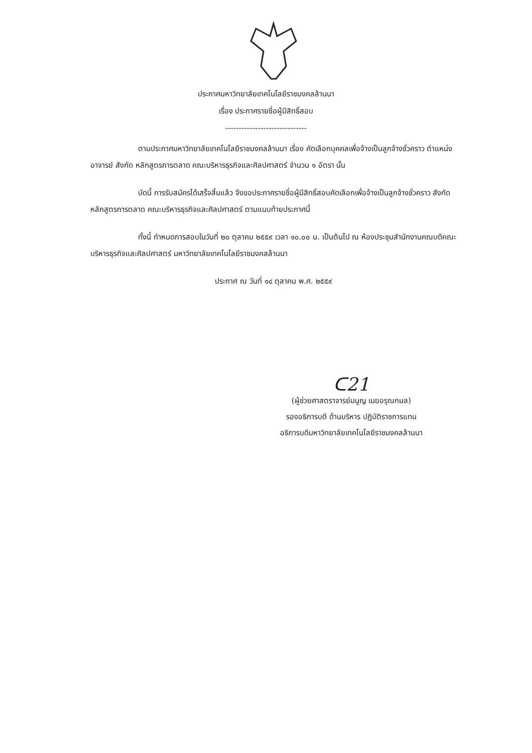ประกาศมหาวิทยาลัยเทคโนโลยีราชมงคลล้านนา
เรื่อง ประกาศรายชื่อผู้มีสิทธิ์สอบ
------------------------------
ตามประกาศมหาวิทยาลัยเทคโนโลยีราชมงคลล้านนา เรื่อง คัดเลือกบุคคลเพื่อจ้างเป็นลูกจ้างชั่วคราว ตำแหน่ง อาจารย์ สังกัด หลักสูตรการตลาด คณะบริหารธุรกิจและศิลปศาสตร์ จำนวน ๑ อัตรา นั้น
บัดนี้ การรับสมัครได้เสร็จสิ้นแล้ว จึงขอประกาศรายชื่อผู้มีสิทธิ์สอบคัดเลือกเพื่อจ้างเป็นลูกจ้างชั่วคราว สังกัด หลักสูตรการตลาด คณะบริหารธุรกิจและศิลปศาสตร์ ตามแนบท้ายประกาศนี้
ทั้งนี้ กำหนดการสอบในวันที่ ๒๐ ตุลาคม ๒๕๕๙ เวลา ๑๐.๐๐ น. เป็นต้นไป ณ ห้องประชุมสำนักงานคณบดีคณะบริหารธุรกิจและศิลปศาสตร์ มหาวิทยาลัยเทคโนโลยีราชมงคลล้านนา
ประกาศ ณ วันที่ ๑๔ ตุลาคม พ.ศ. ๒๕๕๙
ᑕ21
(ผู้ช่วยศาสตราจารย์มนูญ เมฆอรุณกมล)
รองอธิการบดี ด้านบริหาร ปฏิบัติราชการแทน
อธิการบดีมหาวิทยาลัยเทคโนโลยีราชมงคลล้านนา